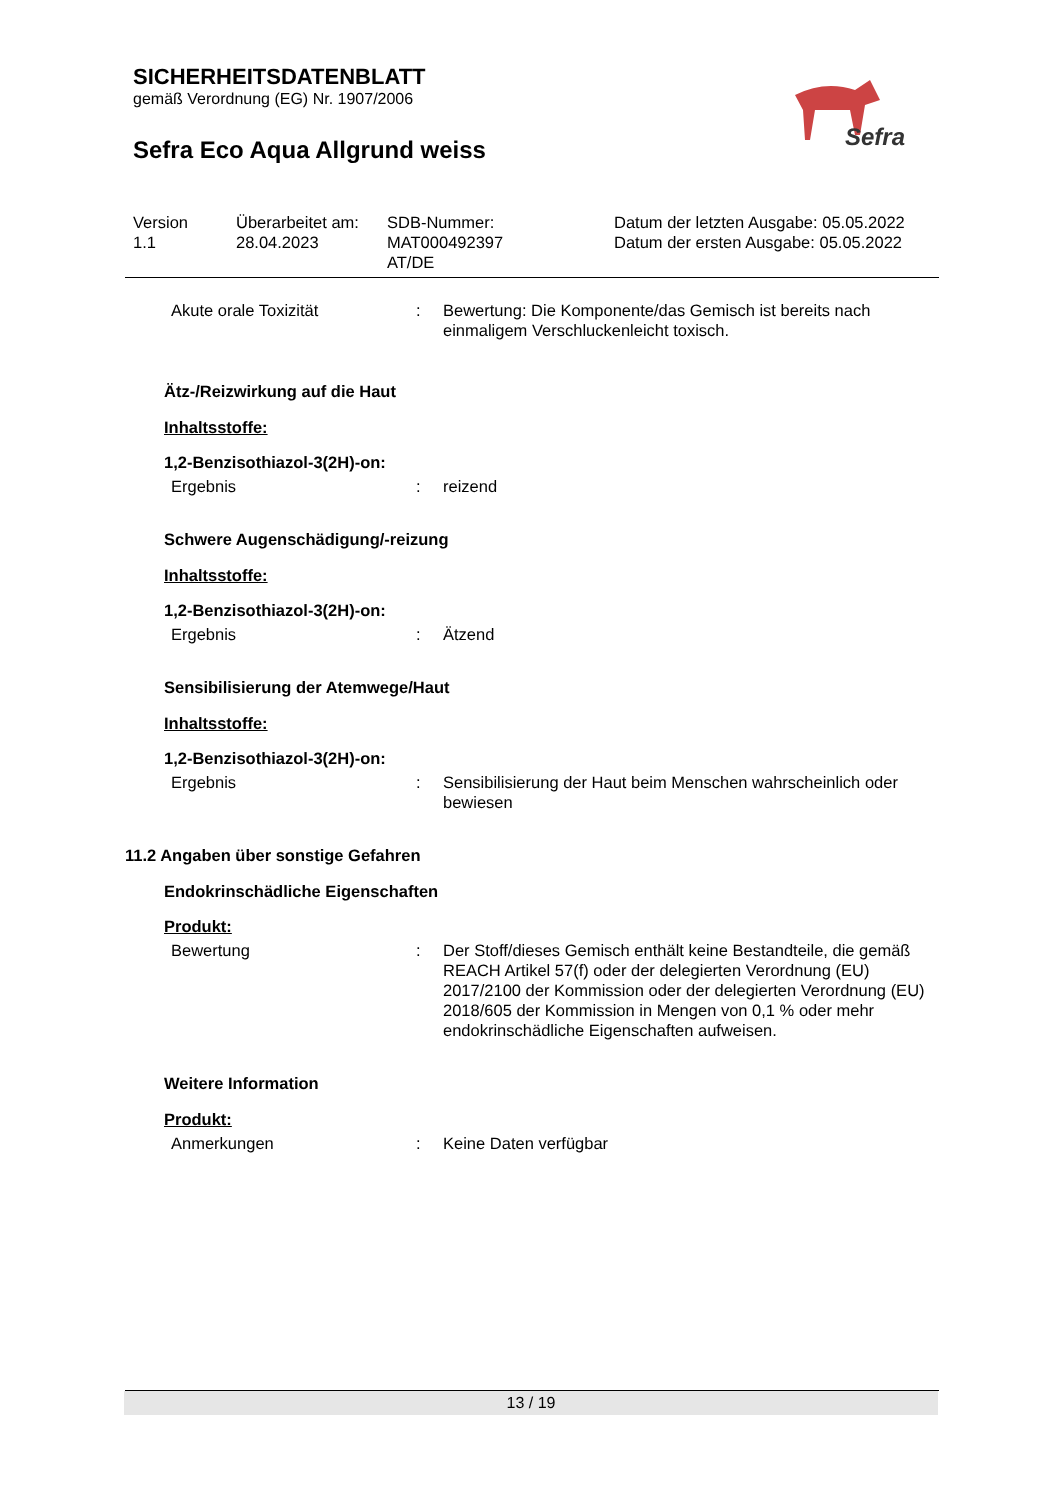SICHERHEITSDATENBLATT
gemäß Verordnung (EG) Nr. 1907/2006
Sefra Eco Aqua Allgrund weiss
Sefra
Version
1.1
Überarbeitet am:
28.04.2023
SDB-Nummer:
MAT000492397
AT/DE
Datum der letzten Ausgabe: 05.05.2022
Datum der ersten Ausgabe: 05.05.2022
Akute orale Toxizität : Bewertung: Die Komponente/das Gemisch ist bereits nach einmaligem Verschluckenleicht toxisch.
Ätz-/Reizwirkung auf die Haut
Inhaltsstoffe:
1,2-Benzisothiazol-3(2H)-on:
Ergebnis : reizend
Schwere Augenschädigung/-reizung
Inhaltsstoffe:
1,2-Benzisothiazol-3(2H)-on:
Ergebnis : Ätzend
Sensibilisierung der Atemwege/Haut
Inhaltsstoffe:
1,2-Benzisothiazol-3(2H)-on:
Ergebnis : Sensibilisierung der Haut beim Menschen wahrscheinlich oder bewiesen
11.2 Angaben über sonstige Gefahren
Endokrinschädliche Eigenschaften
Produkt:
Bewertung : Der Stoff/dieses Gemisch enthält keine Bestandteile, die gemäß REACH Artikel 57(f) oder der delegierten Verordnung (EU) 2017/2100 der Kommission oder der delegierten Verordnung (EU) 2018/605 der Kommission in Mengen von 0,1 % oder mehr endokrinschädliche Eigenschaften aufweisen.
Weitere Information
Produkt:
Anmerkungen : Keine Daten verfügbar
13 / 19